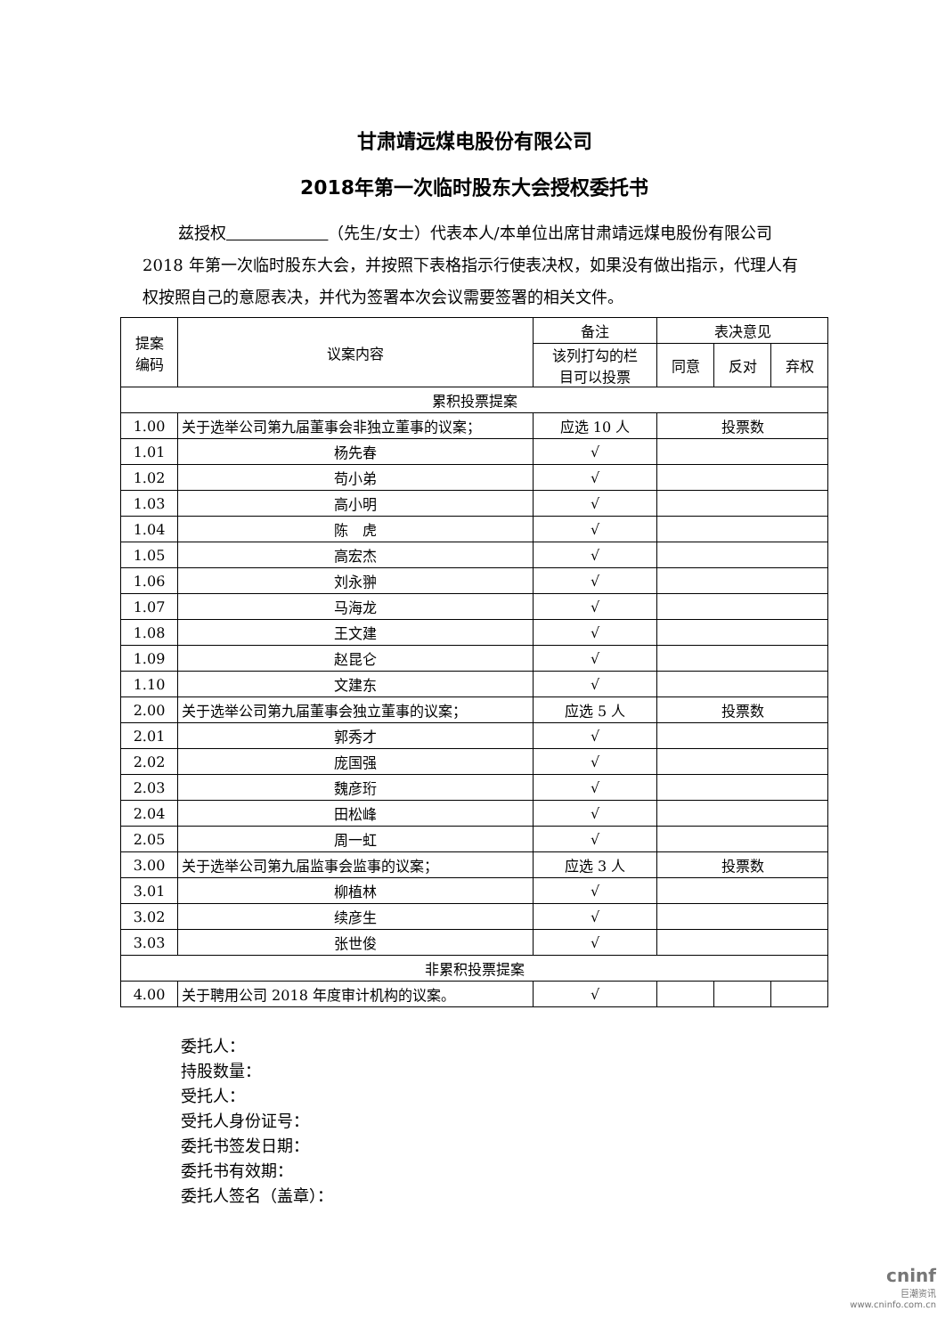甘肃靖远煤电股份有限公司
2018年第一次临时股东大会授权委托书
兹授权 （先生/女士）代表本人/本单位出席甘肃靖远煤电股份有限公司 2018 年第一次临时股东大会，并按照下表格指示行使表决权，如果没有做出指示，代理人有权按照自己的意愿表决，并代为签署本次会议需要签署的相关文件。
| 提案 编码 | 议案内容 | 备注 | 表决意见 | | |
| --- | --- | --- | --- | --- | --- |
| | | 该列打勾的栏 目可以投票 | 同意 | 反对 | 弃权 |
| 累积投票提案 | | | | | |
| 1.00 | 关于选举公司第九届董事会非独立董事的议案； | 应选 10 人 | 投票数 | | |
| 1.01 | 杨先春 | √ | | | |
| 1.02 | 苟小弟 | √ | | | |
| 1.03 | 高小明 | √ | | | |
| 1.04 | 陈 虎 | √ | | | |
| 1.05 | 高宏杰 | √ | | | |
| 1.06 | 刘永翀 | √ | | | |
| 1.07 | 马海龙 | √ | | | |
| 1.08 | 王文建 | √ | | | |
| 1.09 | 赵昆仑 | √ | | | |
| 1.10 | 文建东 | √ | | | |
| 2.00 | 关于选举公司第九届董事会独立董事的议案； | 应选 5 人 | 投票数 | | |
| 2.01 | 郭秀才 | √ | | | |
| 2.02 | 庞国强 | √ | | | |
| 2.03 | 魏彦珩 | √ | | | |
| 2.04 | 田松峰 | √ | | | |
| 2.05 | 周一虹 | √ | | | |
| 3.00 | 关于选举公司第九届监事会监事的议案； | 应选 3 人 | 投票数 | | |
| 3.01 | 柳植林 | √ | | | |
| 3.02 | 续彦生 | √ | | | |
| 3.03 | 张世俊 | √ | | | |
| 非累积投票提案 | | | | | |
| 4.00 | 关于聘用公司 2018 年度审计机构的议案。 | √ | | | |
委托人：
持股数量：
受托人：
受托人身份证号：
委托书签发日期：
委托书有效期：
委托人签名（盖章）：
cninf
巨潮资讯
www.cninfo.com.cn